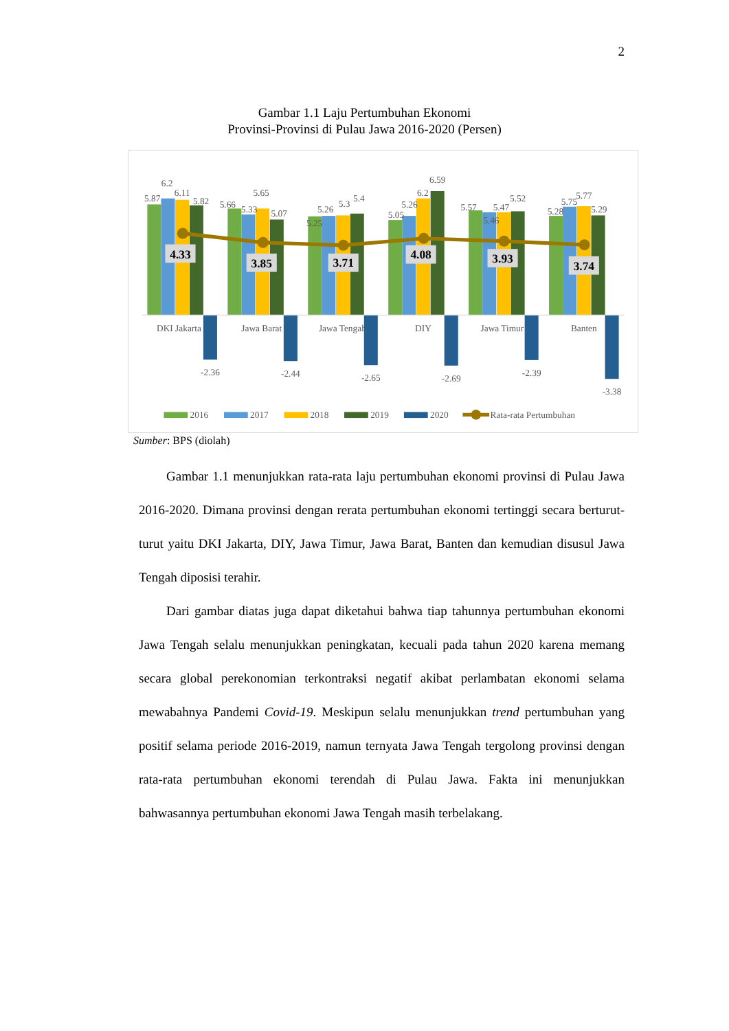2
Gambar 1.1 Laju Pertumbuhan Ekonomi
Provinsi-Provinsi di Pulau Jawa 2016-2020 (Persen)
4.33
3.85
3.71
4.08
3.93
3.74
5.87
6.2
6.11
5.82
-2.36
5.66
5.33
5.65
5.07
-2.44
5.25
5.26
5.3
5.4
-2.65
5.05
5.26
6.2
6.59
-2.69
5.57
5.46
5.47
5.52
-2.39
5.28
5.75
5.77
5.29
-3.38
DKI Jakarta
Jawa Barat
Jawa Tengah
DIY
Jawa Timur
Banten
2016
2017
2018
2019
2020
Rata-rata Pertumbuhan
Sumber: BPS (diolah)
Gambar 1.1 menunjukkan rata-rata laju pertumbuhan ekonomi provinsi di Pulau Jawa 2016-2020. Dimana provinsi dengan rerata pertumbuhan ekonomi tertinggi secara berturut-turut yaitu DKI Jakarta, DIY, Jawa Timur, Jawa Barat, Banten dan kemudian disusul Jawa Tengah diposisi terahir.
Dari gambar diatas juga dapat diketahui bahwa tiap tahunnya pertumbuhan ekonomi Jawa Tengah selalu menunjukkan peningkatan, kecuali pada tahun 2020 karena memang secara global perekonomian terkontraksi negatif akibat perlambatan ekonomi selama mewabahnya Pandemi Covid-19. Meskipun selalu menunjukkan trend pertumbuhan yang positif selama periode 2016-2019, namun ternyata Jawa Tengah tergolong provinsi dengan rata-rata pertumbuhan ekonomi terendah di Pulau Jawa. Fakta ini menunjukkan bahwasannya pertumbuhan ekonomi Jawa Tengah masih terbelakang.